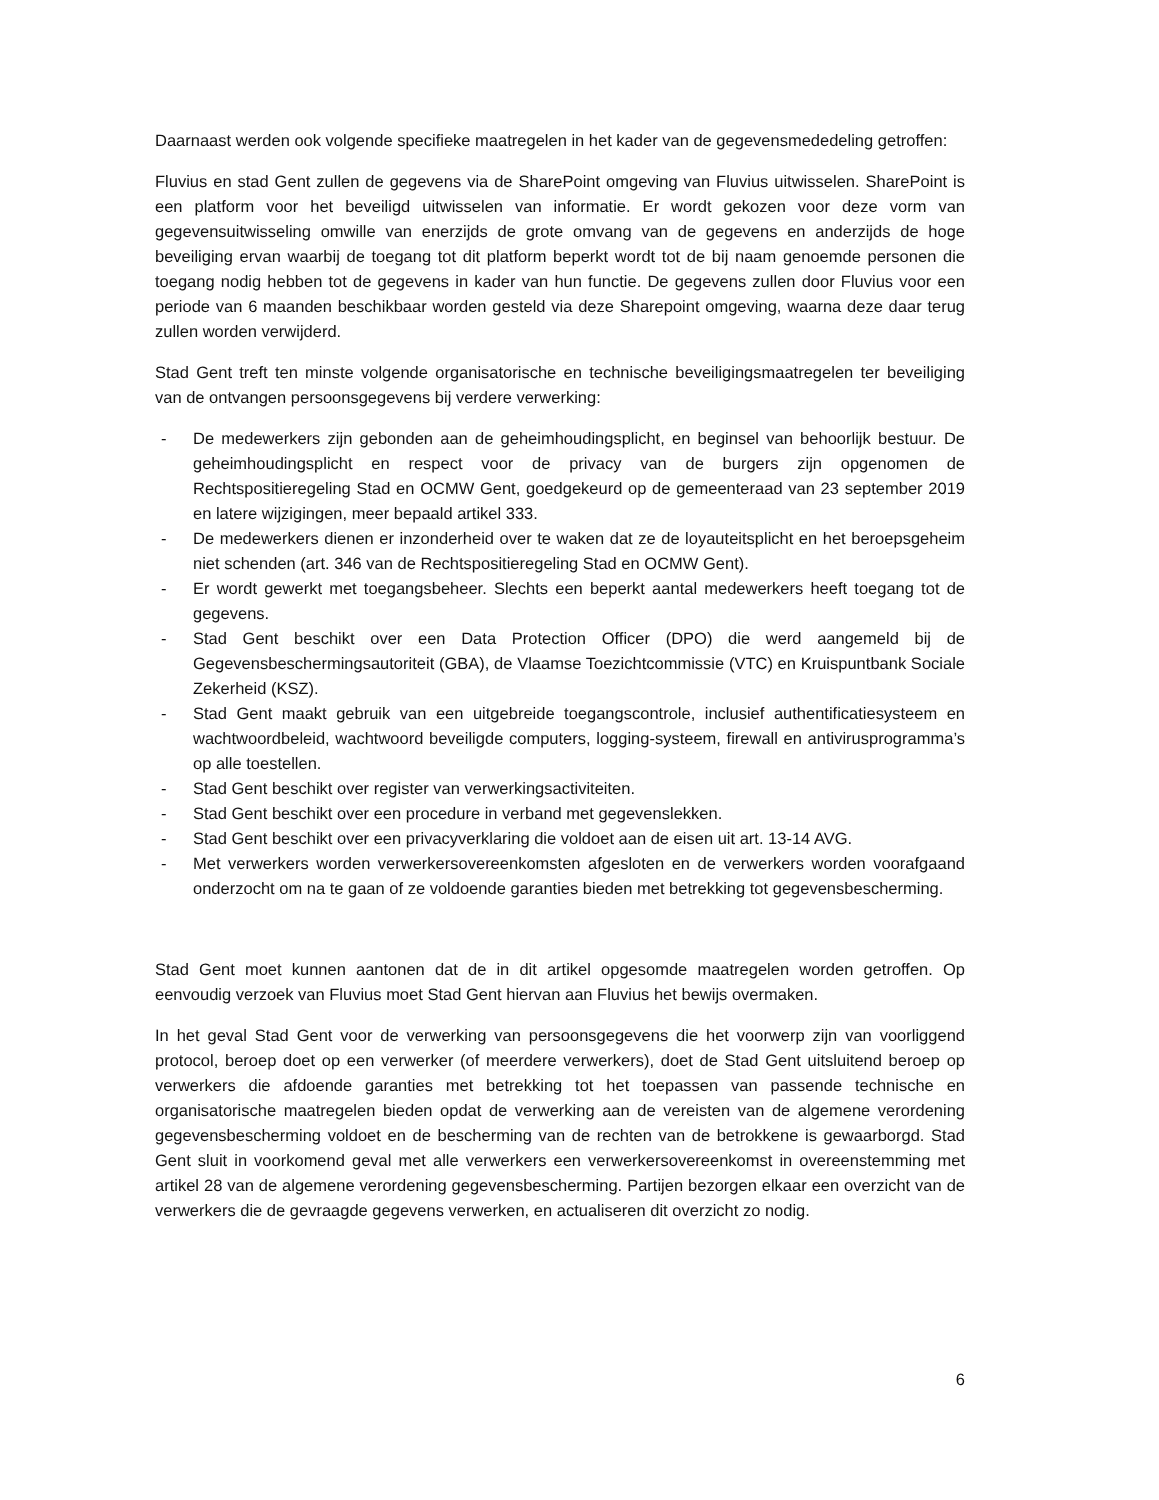Daarnaast werden ook volgende specifieke maatregelen in het kader van de gegevensmededeling getroffen:
Fluvius en stad Gent zullen de gegevens via de SharePoint omgeving van Fluvius uitwisselen. SharePoint is een platform voor het beveiligd uitwisselen van informatie. Er wordt gekozen voor deze vorm van gegevensuitwisseling omwille van enerzijds de grote omvang van de gegevens en anderzijds de hoge beveiliging ervan waarbij de toegang tot dit platform beperkt wordt tot de bij naam genoemde personen die toegang nodig hebben tot de gegevens in kader van hun functie. De gegevens zullen door Fluvius voor een periode van 6 maanden beschikbaar worden gesteld via deze Sharepoint omgeving, waarna deze daar terug zullen worden verwijderd.
Stad Gent treft ten minste volgende organisatorische en technische beveiligingsmaatregelen ter beveiliging van de ontvangen persoonsgegevens bij verdere verwerking:
- De medewerkers zijn gebonden aan de geheimhoudingsplicht, en beginsel van behoorlijk bestuur. De geheimhoudingsplicht en respect voor de privacy van de burgers zijn opgenomen de Rechtspositieregeling Stad en OCMW Gent, goedgekeurd op de gemeenteraad van 23 september 2019 en latere wijzigingen, meer bepaald artikel 333.
- De medewerkers dienen er inzonderheid over te waken dat ze de loyauteitsplicht en het beroepsgeheim niet schenden (art. 346 van de Rechtspositieregeling Stad en OCMW Gent).
- Er wordt gewerkt met toegangsbeheer. Slechts een beperkt aantal medewerkers heeft toegang tot de gegevens.
- Stad Gent beschikt over een Data Protection Officer (DPO) die werd aangemeld bij de Gegevensbeschermingsautoriteit (GBA), de Vlaamse Toezichtcommissie (VTC) en Kruispuntbank Sociale Zekerheid (KSZ).
- Stad Gent maakt gebruik van een uitgebreide toegangscontrole, inclusief authentificatiesysteem en wachtwoordbeleid, wachtwoord beveiligde computers, logging-systeem, firewall en antivirusprogramma’s op alle toestellen.
- Stad Gent beschikt over register van verwerkingsactiviteiten.
- Stad Gent beschikt over een procedure in verband met gegevenslekken.
- Stad Gent beschikt over een privacyverklaring die voldoet aan de eisen uit art. 13-14 AVG.
- Met verwerkers worden verwerkersovereenkomsten afgesloten en de verwerkers worden voorafgaand onderzocht om na te gaan of ze voldoende garanties bieden met betrekking tot gegevensbescherming.
Stad Gent moet kunnen aantonen dat de in dit artikel opgesomde maatregelen worden getroffen. Op eenvoudig verzoek van Fluvius moet Stad Gent hiervan aan Fluvius het bewijs overmaken.
In het geval Stad Gent voor de verwerking van persoonsgegevens die het voorwerp zijn van voorliggend protocol, beroep doet op een verwerker (of meerdere verwerkers), doet de Stad Gent uitsluitend beroep op verwerkers die afdoende garanties met betrekking tot het toepassen van passende technische en organisatorische maatregelen bieden opdat de verwerking aan de vereisten van de algemene verordening gegevensbescherming voldoet en de bescherming van de rechten van de betrokkene is gewaarborgd. Stad Gent sluit in voorkomend geval met alle verwerkers een verwerkersovereenkomst in overeenstemming met artikel 28 van de algemene verordening gegevensbescherming. Partijen bezorgen elkaar een overzicht van de verwerkers die de gevraagde gegevens verwerken, en actualiseren dit overzicht zo nodig.
6